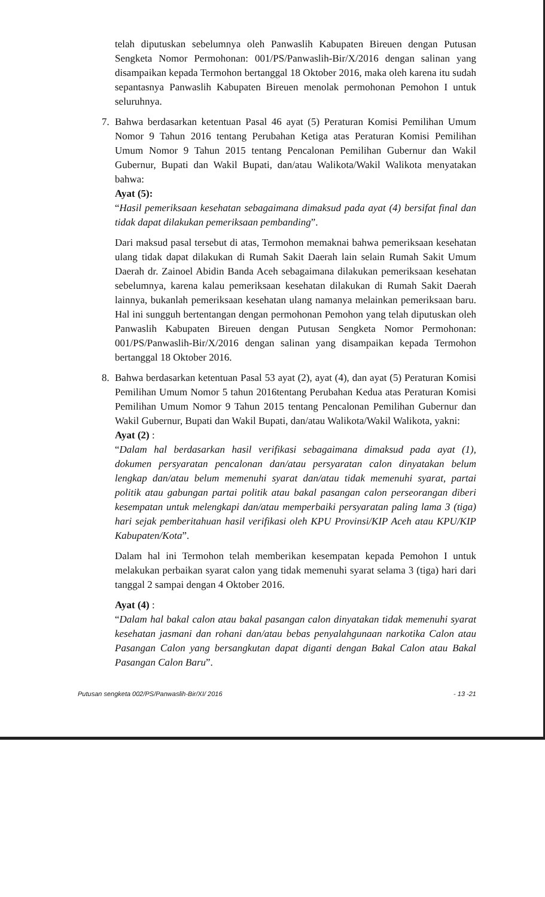telah diputuskan sebelumnya oleh Panwaslih Kabupaten Bireuen dengan Putusan Sengketa Nomor Permohonan: 001/PS/Panwaslih-Bir/X/2016 dengan salinan yang disampaikan kepada Termohon bertanggal 18 Oktober 2016, maka oleh karena itu sudah sepantasnya Panwaslih Kabupaten Bireuen menolak permohonan Pemohon I untuk seluruhnya.
7. Bahwa berdasarkan ketentuan Pasal 46 ayat (5) Peraturan Komisi Pemilihan Umum Nomor 9 Tahun 2016 tentang Perubahan Ketiga atas Peraturan Komisi Pemilihan Umum Nomor 9 Tahun 2015 tentang Pencalonan Pemilihan Gubernur dan Wakil Gubernur, Bupati dan Wakil Bupati, dan/atau Walikota/Wakil Walikota menyatakan bahwa:
Ayat (5):
“Hasil pemeriksaan kesehatan sebagaimana dimaksud pada ayat (4) bersifat final dan tidak dapat dilakukan pemeriksaan pembanding”.
Dari maksud pasal tersebut di atas, Termohon memaknai bahwa pemeriksaan kesehatan ulang tidak dapat dilakukan di Rumah Sakit Daerah lain selain Rumah Sakit Umum Daerah dr. Zainoel Abidin Banda Aceh sebagaimana dilakukan pemeriksaan kesehatan sebelumnya, karena kalau pemeriksaan kesehatan dilakukan di Rumah Sakit Daerah lainnya, bukanlah pemeriksaan kesehatan ulang namanya melainkan pemeriksaan baru. Hal ini sungguh bertentangan dengan permohonan Pemohon yang telah diputuskan oleh Panwaslih Kabupaten Bireuen dengan Putusan Sengketa Nomor Permohonan: 001/PS/Panwaslih-Bir/X/2016 dengan salinan yang disampaikan kepada Termohon bertanggal 18 Oktober 2016.
8. Bahwa berdasarkan ketentuan Pasal 53 ayat (2), ayat (4), dan ayat (5) Peraturan Komisi Pemilihan Umum Nomor 5 tahun 2016tentang Perubahan Kedua atas Peraturan Komisi Pemilihan Umum Nomor 9 Tahun 2015 tentang Pencalonan Pemilihan Gubernur dan Wakil Gubernur, Bupati dan Wakil Bupati, dan/atau Walikota/Wakil Walikota, yakni:
Ayat (2) :
“Dalam hal berdasarkan hasil verifikasi sebagaimana dimaksud pada ayat (1), dokumen persyaratan pencalonan dan/atau persyaratan calon dinyatakan belum lengkap dan/atau belum memenuhi syarat dan/atau tidak memenuhi syarat, partai politik atau gabungan partai politik atau bakal pasangan calon perseorangan diberi kesempatan untuk melengkapi dan/atau memperbaiki persyaratan paling lama 3 (tiga) hari sejak pemberitahuan hasil verifikasi oleh KPU Provinsi/KIP Aceh atau KPU/KIP Kabupaten/Kota”.
Dalam hal ini Termohon telah memberikan kesempatan kepada Pemohon I untuk melakukan perbaikan syarat calon yang tidak memenuhi syarat selama 3 (tiga) hari dari tanggal 2 sampai dengan 4 Oktober 2016.
Ayat (4) :
“Dalam hal bakal calon atau bakal pasangan calon dinyatakan tidak memenuhi syarat kesehatan jasmani dan rohani dan/atau bebas penyalahgunaan narkotika Calon atau Pasangan Calon yang bersangkutan dapat diganti dengan Bakal Calon atau Bakal Pasangan Calon Baru”.
Putusan sengketa 002/PS/Panwaslih-Bir/XI/ 2016 - 13 -21